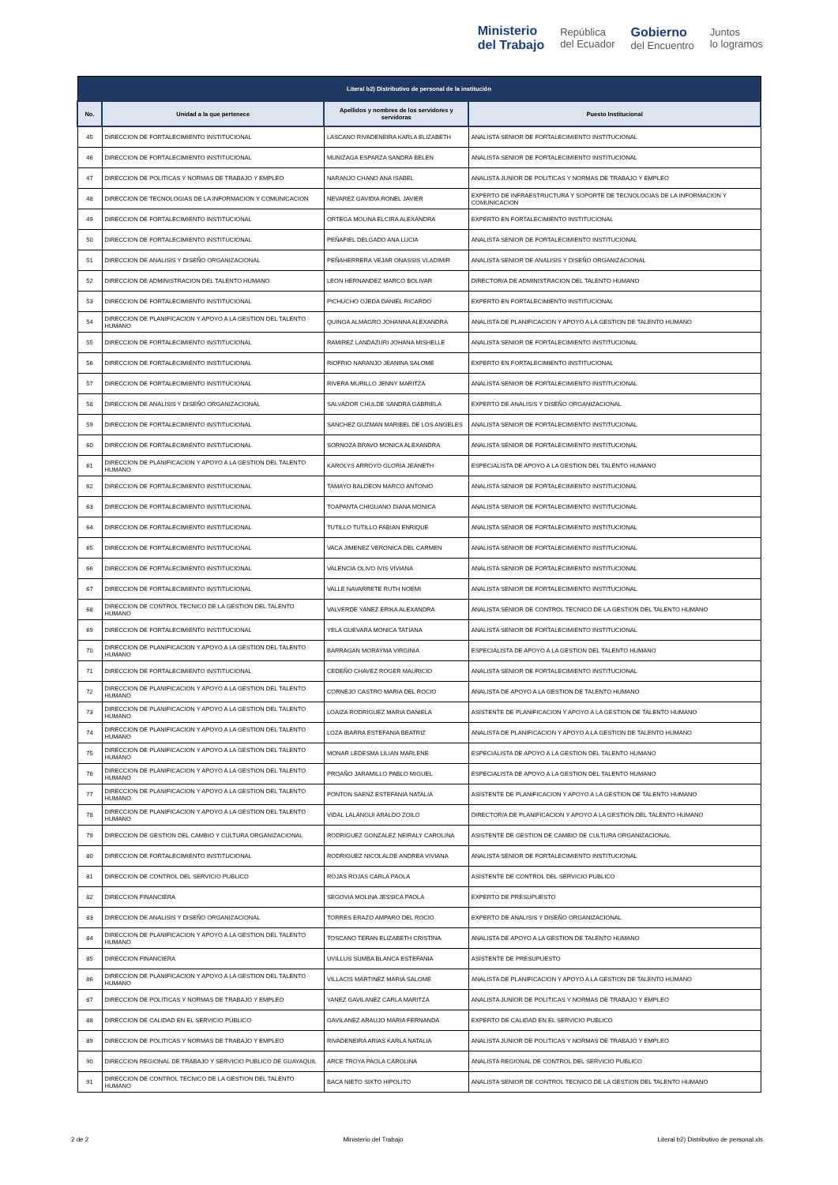Ministerio
del Trabajo República
del Ecuador Gobierno
del Encuentro Juntos
lo logramos
| Literal b2) Distributivo de personal de la institución | | | |
| --- | --- | --- | --- |
| No. | Unidad a la que pertenece | Apellidos y nombres de los servidores y servidoras | Puesto Institucional |
| 45 | DIRECCION DE FORTALECIMIENTO INSTITUCIONAL | LASCANO RIVADENEIRA KARLA ELIZABETH | ANALISTA SENIOR DE FORTALECIMIENTO INSTITUCIONAL |
| 46 | DIRECCION DE FORTALECIMIENTO INSTITUCIONAL | MUNIZAGA ESPARZA SANDRA BELEN | ANALISTA SENIOR DE FORTALECIMIENTO INSTITUCIONAL |
| 47 | DIRECCION DE POLITICAS Y NORMAS DE TRABAJO Y EMPLEO | NARANJO CHANO ANA ISABEL | ANALISTA JUNIOR DE POLITICAS Y NORMAS DE TRABAJO Y EMPLEO |
| 48 | DIRECCION DE TECNOLOGIAS DE LA INFORMACION Y COMUNICACION | NEVAREZ GAVIDIA RONEL JAVIER | EXPERTO DE INFRAESTRUCTURA Y SOPORTE DE TECNOLOGIAS DE LA INFORMACION Y COMUNICACION |
| 49 | DIRECCION DE FORTALECIMIENTO INSTITUCIONAL | ORTEGA MOLINA ELCIRA ALEXANDRA | EXPERTO EN FORTALECIMIENTO INSTITUCIONAL |
| 50 | DIRECCION DE FORTALECIMIENTO INSTITUCIONAL | PEÑAFIEL DELGADO ANA LUCIA | ANALISTA SENIOR DE FORTALECIMIENTO INSTITUCIONAL |
| 51 | DIRECCION DE ANALISIS Y DISEÑO ORGANIZACIONAL | PEÑAHERRERA VEJAR ONASSIS VLADIMIR | ANALISTA SENIOR DE ANALISIS Y DISEÑO ORGANIZACIONAL |
| 52 | DIRECCION DE ADMINISTRACION DEL TALENTO HUMANO | LEON HERNANDEZ MARCO BOLIVAR | DIRECTOR/A DE ADMINISTRACION DEL TALENTO HUMANO |
| 53 | DIRECCION DE FORTALECIMIENTO INSTITUCIONAL | PICHUCHO OJEDA DANIEL RICARDO | EXPERTO EN FORTALECIMIENTO INSTITUCIONAL |
| 54 | DIRECCION DE PLANIFICACION Y APOYO A LA GESTION DEL TALENTO HUMANO | QUINGA ALMAGRO JOHANNA ALEXANDRA | ANALISTA DE PLANIFICACION Y APOYO A LA GESTION DE TALENTO HUMANO |
| 55 | DIRECCION DE FORTALECIMIENTO INSTITUCIONAL | RAMIREZ LANDAZURI JOHANA MISHELLE | ANALISTA SENIOR DE FORTALECIMIENTO INSTITUCIONAL |
| 56 | DIRECCION DE FORTALECIMIENTO INSTITUCIONAL | RIOFRIO NARANJO JEANINA SALOME | EXPERTO EN FORTALECIMIENTO INSTITUCIONAL |
| 57 | DIRECCION DE FORTALECIMIENTO INSTITUCIONAL | RIVERA MURILLO JENNY MARITZA | ANALISTA SENIOR DE FORTALECIMIENTO INSTITUCIONAL |
| 58 | DIRECCION DE ANALISIS Y DISEÑO ORGANIZACIONAL | SALVADOR CHULDE SANDRA GABRIELA | EXPERTO DE ANALISIS Y DISEÑO ORGANIZACIONAL |
| 59 | DIRECCION DE FORTALECIMIENTO INSTITUCIONAL | SANCHEZ GUZMAN MARIBEL DE LOS ANGELES | ANALISTA SENIOR DE FORTALECIMIENTO INSTITUCIONAL |
| 60 | DIRECCION DE FORTALECIMIENTO INSTITUCIONAL | SORNOZA BRAVO MONICA ALEXANDRA | ANALISTA SENIOR DE FORTALECIMIENTO INSTITUCIONAL |
| 61 | DIRECCION DE PLANIFICACION Y APOYO A LA GESTION DEL TALENTO HUMANO | KAROLYS ARROYO GLORIA JEANETH | ESPECIALISTA DE APOYO A LA GESTION DEL TALENTO HUMANO |
| 62 | DIRECCION DE FORTALECIMIENTO INSTITUCIONAL | TAMAYO BALDEON MARCO ANTONIO | ANALISTA SENIOR DE FORTALECIMIENTO INSTITUCIONAL |
| 63 | DIRECCION DE FORTALECIMIENTO INSTITUCIONAL | TOAPANTA CHIGUANO DIANA MONICA | ANALISTA SENIOR DE FORTALECIMIENTO INSTITUCIONAL |
| 64 | DIRECCION DE FORTALECIMIENTO INSTITUCIONAL | TUTILLO TUTILLO FABIAN ENRIQUE | ANALISTA SENIOR DE FORTALECIMIENTO INSTITUCIONAL |
| 65 | DIRECCION DE FORTALECIMIENTO INSTITUCIONAL | VACA JIMENEZ VERONICA DEL CARMEN | ANALISTA SENIOR DE FORTALECIMIENTO INSTITUCIONAL |
| 66 | DIRECCION DE FORTALECIMIENTO INSTITUCIONAL | VALENCIA OLIVO IVIS VIVIANA | ANALISTA SENIOR DE FORTALECIMIENTO INSTITUCIONAL |
| 67 | DIRECCION DE FORTALECIMIENTO INSTITUCIONAL | VALLE NAVARRETE RUTH NOEMI | ANALISTA SENIOR DE FORTALECIMIENTO INSTITUCIONAL |
| 68 | DIRECCION DE CONTROL TECNICO DE LA GESTION DEL TALENTO HUMANO | VALVERDE YANEZ ERIKA ALEXANDRA | ANALISTA SENIOR DE CONTROL TECNICO DE LA GESTION DEL TALENTO HUMANO |
| 69 | DIRECCION DE FORTALECIMIENTO INSTITUCIONAL | YELA GUEVARA MONICA TATIANA | ANALISTA SENIOR DE FORTALECIMIENTO INSTITUCIONAL |
| 70 | DIRECCION DE PLANIFICACION Y APOYO A LA GESTION DEL TALENTO HUMANO | BARRAGAN MORAYMA VIRGINIA | ESPECIALISTA DE APOYO A LA GESTION DEL TALENTO HUMANO |
| 71 | DIRECCION DE FORTALECIMIENTO INSTITUCIONAL | CEDEÑO CHAVEZ ROGER MAURICIO | ANALISTA SENIOR DE FORTALECIMIENTO INSTITUCIONAL |
| 72 | DIRECCION DE PLANIFICACION Y APOYO A LA GESTION DEL TALENTO HUMANO | CORNEJO CASTRO MARIA DEL ROCIO | ANALISTA DE APOYO A LA GESTION DE TALENTO HUMANO |
| 73 | DIRECCION DE PLANIFICACION Y APOYO A LA GESTION DEL TALENTO HUMANO | LOAIZA RODRIGUEZ MARIA DANIELA | ASISTENTE DE PLANIFICACION Y APOYO A LA GESTION DE TALENTO HUMANO |
| 74 | DIRECCION DE PLANIFICACION Y APOYO A LA GESTION DEL TALENTO HUMANO | LOZA IBARRA ESTEFANIA BEATRIZ | ANALISTA DE PLANIFICACION Y APOYO A LA GESTION DE TALENTO HUMANO |
| 75 | DIRECCION DE PLANIFICACION Y APOYO A LA GESTION DEL TALENTO HUMANO | MONAR LEDESMA LILIAN MARLENE | ESPECIALISTA DE APOYO A LA GESTION DEL TALENTO HUMANO |
| 76 | DIRECCION DE PLANIFICACION Y APOYO A LA GESTION DEL TALENTO HUMANO | PROAÑO JARAMILLO PABLO MIGUEL | ESPECIALISTA DE APOYO A LA GESTION DEL TALENTO HUMANO |
| 77 | DIRECCION DE PLANIFICACION Y APOYO A LA GESTION DEL TALENTO HUMANO | PONTON SAENZ ESTEFANIA NATALIA | ASISTENTE DE PLANIFICACION Y APOYO A LA GESTION DE TALENTO HUMANO |
| 78 | DIRECCION DE PLANIFICACION Y APOYO A LA GESTION DEL TALENTO HUMANO | VIDAL LALANGUI ARALDO ZOILO | DIRECTOR/A DE PLANIFICACION Y APOYO A LA GESTION DEL TALENTO HUMANO |
| 79 | DIRECCION DE GESTION DEL CAMBIO Y CULTURA ORGANIZACIONAL | RODRIGUEZ GONZALEZ NEIRALY CAROLINA | ASISTENTE DE GESTION DE CAMBIO DE CULTURA ORGANIZACIONAL |
| 80 | DIRECCION DE FORTALECIMIENTO INSTITUCIONAL | RODRIGUEZ NICOLALDE ANDREA VIVIANA | ANALISTA SENIOR DE FORTALECIMIENTO INSTITUCIONAL |
| 81 | DIRECCION DE CONTROL DEL SERVICIO PUBLICO | ROJAS ROJAS CARLA PAOLA | ASISTENTE DE CONTROL DEL SERVICIO PUBLICO |
| 82 | DIRECCION FINANCIERA | SEGOVIA MOLINA JESSICA PAOLA | EXPERTO DE PRESUPUESTO |
| 83 | DIRECCION DE ANALISIS Y DISEÑO ORGANIZACIONAL | TORRES ERAZO AMPARO DEL ROCIO | EXPERTO DE ANALISIS Y DISEÑO ORGANIZACIONAL |
| 84 | DIRECCION DE PLANIFICACION Y APOYO A LA GESTION DEL TALENTO HUMANO | TOSCANO TERAN ELIZABETH CRISTINA | ANALISTA DE APOYO A LA GESTION DE TALENTO HUMANO |
| 85 | DIRECCION FINANCIERA | UVILLUS SUMBA BLANCA ESTEFANIA | ASISTENTE DE PRESUPUESTO |
| 86 | DIRECCION DE PLANIFICACION Y APOYO A LA GESTION DEL TALENTO HUMANO | VILLACIS MARTINEZ MARIA SALOME | ANALISTA DE PLANIFICACION Y APOYO A LA GESTION DE TALENTO HUMANO |
| 87 | DIRECCION DE POLITICAS Y NORMAS DE TRABAJO Y EMPLEO | YANEZ GAVILANEZ CARLA MARITZA | ANALISTA JUNIOR DE POLITICAS Y NORMAS DE TRABAJO Y EMPLEO |
| 88 | DIRECCION DE CALIDAD EN EL SERVICIO PÚBLICO | GAVILANEZ ARAUJO MARIA FERNANDA | EXPERTO DE CALIDAD EN EL SERVICIO PUBLICO |
| 89 | DIRECCION DE POLITICAS Y NORMAS DE TRABAJO Y EMPLEO | RIVADENEIRA ARIAS KARLA NATALIA | ANALISTA JUNIOR DE POLITICAS Y NORMAS DE TRABAJO Y EMPLEO |
| 90 | DIRECCION REGIONAL DE TRABAJO Y SERVICIO PUBLICO DE GUAYAQUIL | ARCE TROYA PAOLA CAROLINA | ANALISTA REGIONAL DE CONTROL DEL SERVICIO PUBLICO |
| 91 | DIRECCION DE CONTROL TECNICO DE LA GESTION DEL TALENTO HUMANO | BACA NIETO SIXTO HIPOLITO | ANALISTA SENIOR DE CONTROL TECNICO DE LA GESTION DEL TALENTO HUMANO |
2 de 2 Ministerio del Trabajo Literal b2) Distributivo de personal.xls